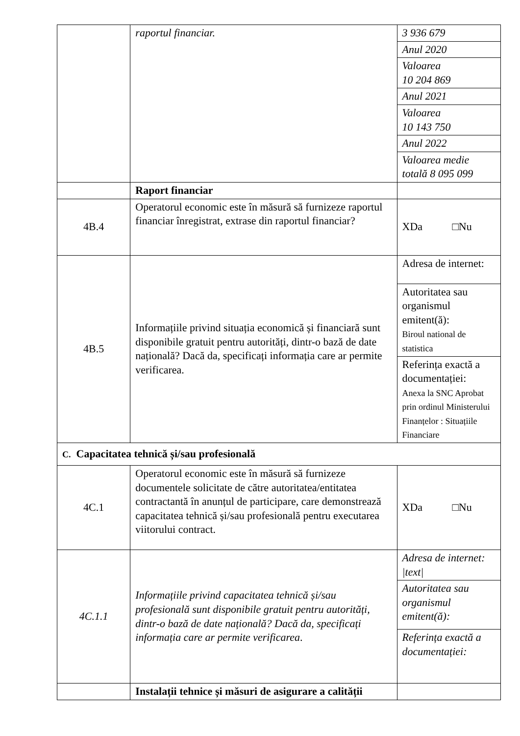| | raportul financiar. | 3 936 679 |
| | | Anul 2020 |
| | | Valoarea 10 204 869 |
| | | Anul 2021 |
| | | Valoarea 10 143 750 |
| | | Anul 2022 |
| | | Valoarea medie totală 8 095 099 |
| | Raport financiar | |
| 4B.4 | Operatorul economic este în măsură să furnizeze raportul financiar înregistrat, extrase din raportul financiar? | XDa □Nu |
| 4B.5 | Informațiile privind situația economică și financiară sunt disponibile gratuit pentru autorități, dintr-o bază de date națională? Dacă da, specificați informația care ar permite verificarea. | Adresa de internet: |
| | | Autoritatea sau organismul emitent(ă): Biroul national de statistica |
| | | Referința exactă a documentației: Anexa la SNC Aprobat prin ordinul Ministerului Finanțelor : Situațiile Financiare |
| C. Capacitatea tehnică și/sau profesională | | |
| 4C.1 | Operatorul economic este în măsură să furnizeze documentele solicitate de către autoritatea/entitatea contractantă în anunțul de participare, care demonstrează capacitatea tehnică și/sau profesională pentru executarea viitorului contract. | XDa □Nu |
| 4C.1.1 | Informațiile privind capacitatea tehnică și/sau profesională sunt disponibile gratuit pentru autorități, dintr-o bază de date națională? Dacă da, specificați informația care ar permite verificarea . | Adresa de internet: /text/ |
| | | Autoritatea sau organismul emitent(ă): |
| | | Referința exactă a documentației: |
| | Instalații tehnice și măsuri de asigurare a calității | |